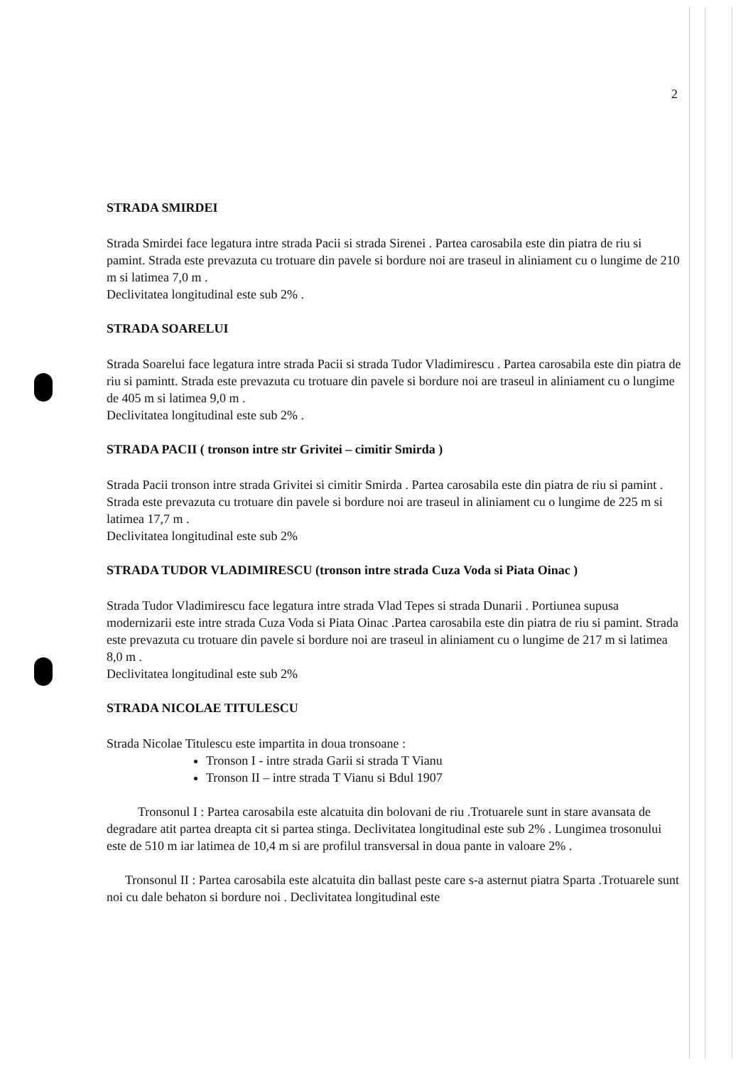2
STRADA SMIRDEI
Strada Smirdei face legatura intre strada Pacii si strada Sirenei . Partea carosabila este din piatra de riu si pamint. Strada este prevazuta cu trotuare din pavele si bordure noi are traseul in aliniament cu o lungime de 210 m si latimea 7,0 m .
Declivitatea longitudinal este sub 2% .
STRADA SOARELUI
Strada Soarelui face legatura intre strada Pacii si strada Tudor Vladimirescu . Partea carosabila este din piatra de riu si pamintt. Strada este prevazuta cu trotuare din pavele si bordure noi are traseul in aliniament cu o lungime de 405 m si latimea 9,0 m .
Declivitatea longitudinal este sub 2% .
STRADA PACII ( tronson intre str Grivitei – cimitir Smirda )
Strada Pacii tronson intre strada Grivitei si cimitir Smirda . Partea carosabila este din piatra de riu si pamint . Strada este prevazuta cu trotuare din pavele si bordure noi are traseul in aliniament cu o lungime de 225 m si latimea 17,7 m .
Declivitatea longitudinal este sub 2%
STRADA TUDOR VLADIMIRESCU (tronson intre strada Cuza Voda si Piata Oinac )
Strada Tudor Vladimirescu face legatura intre strada Vlad Tepes si strada Dunarii . Portiunea supusa modernizarii este intre strada Cuza Voda si Piata Oinac .Partea carosabila este din piatra de riu si pamint. Strada este prevazuta cu trotuare din pavele si bordure noi are traseul in aliniament cu o lungime de 217 m si latimea 8,0 m .
Declivitatea longitudinal este sub 2%
STRADA NICOLAE TITULESCU
Strada Nicolae Titulescu este impartita in doua tronsoane :
Tronson I - intre strada Garii si strada T Vianu
Tronson II – intre strada T Vianu si Bdul 1907
Tronsonul I : Partea carosabila este alcatuita din bolovani de riu .Trotuarele sunt in stare avansata de degradare atit partea dreapta cit si partea stinga. Declivitatea longitudinal este sub 2% . Lungimea trosonului este de 510 m iar latimea de 10,4 m si are profilul transversal in doua pante in valoare 2% .
Tronsonul II : Partea carosabila este alcatuita din ballast peste care s-a asternut piatra Sparta .Trotuarele sunt noi cu dale behaton si bordure noi . Declivitatea longitudinal este